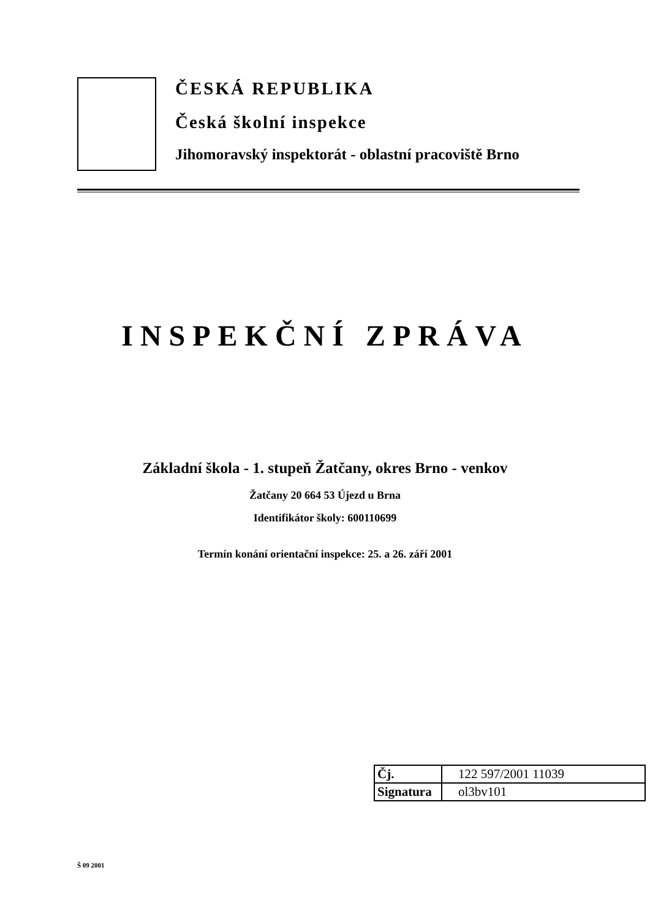ČESKÁ REPUBLIKA
Česká školní inspekce
Jihomoravský inspektorát - oblastní pracoviště Brno
INSPEKČNÍ ZPRÁVA
Základní škola - 1. stupeň Žatčany, okres Brno - venkov
Žatčany 20 664 53 Újezd u Brna
Identifikátor školy: 600110699
Termín konání orientační inspekce: 25. a 26. září 2001
| Čj. | 122 597/2001 11039 |
| Signatura | ol3bv101 |
Š 09 2001